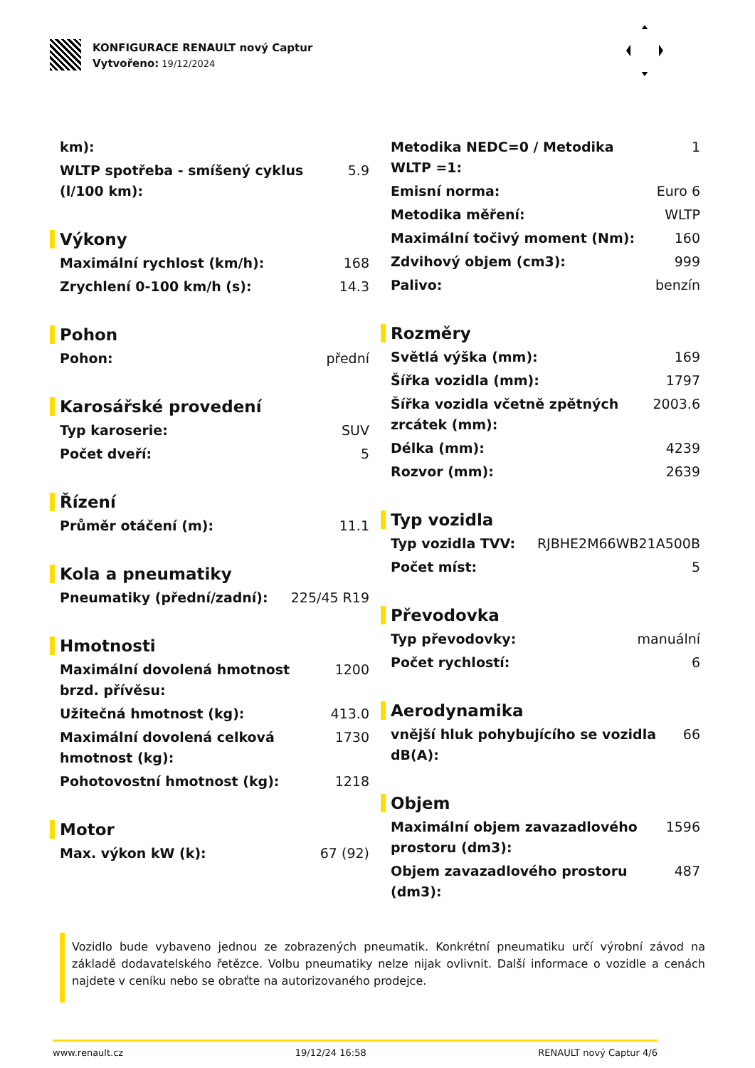KONFIGURACE RENAULT nový Captur
Vytvořeno: 19/12/2024
| km): | |
| WLTP spotřeba - smíšený cyklus (l/100 km): | 5.9 |
Výkony
| Maximální rychlost (km/h): | 168 |
| Zrychlení 0-100 km/h (s): | 14.3 |
Pohon
| Pohon: | přední |
Karosářské provedení
| Typ karoserie: | SUV |
| Počet dveří: | 5 |
Řízení
| Průměr otáčení (m): | 11.1 |
Kola a pneumatiky
| Pneumatiky (přední/zadní): | 225/45 R19 |
Hmotnosti
| Maximální dovolená hmotnost brzd. přívěsu: | 1200 |
| Užitečná hmotnost (kg): | 413.0 |
| Maximální dovolená celková hmotnost (kg): | 1730 |
| Pohotovostní hmotnost (kg): | 1218 |
Motor
| Max. výkon kW (k): | 67 (92) |
| Metodika NEDC=0 / Metodika WLTP =1: | 1 |
| Emisní norma: | Euro 6 |
| Metodika měření: | WLTP |
| Maximální točivý moment (Nm): | 160 |
| Zdvihový objem (cm3): | 999 |
| Palivo: | benzín |
Rozměry
| Světlá výška (mm): | 169 |
| Šířka vozidla (mm): | 1797 |
| Šířka vozidla včetně zpětných zrcátek (mm): | 2003.6 |
| Délka (mm): | 4239 |
| Rozvor (mm): | 2639 |
Typ vozidla
| Typ vozidla TVV: | RJBHE2M66WB21A500B |
| Počet míst: | 5 |
Převodovka
| Typ převodovky: | manuální |
| Počet rychlostí: | 6 |
Aerodynamika
| vnější hluk pohybujícího se vozidla dB(A): | 66 |
Objem
| Maximální objem zavazadlového prostoru (dm3): | 1596 |
| Objem zavazadlového prostoru (dm3): | 487 |
Vozidlo bude vybaveno jednou ze zobrazených pneumatik. Konkrétní pneumatiku určí výrobní závod na základě dodavatelského řetězce. Volbu pneumatiky nelze nijak ovlivnit. Další informace o vozidle a cenách najdete v ceníku nebo se obraťte na autorizovaného prodejce.
www.renault.cz 19/12/24 16:58 RENAULT nový Captur 4/6